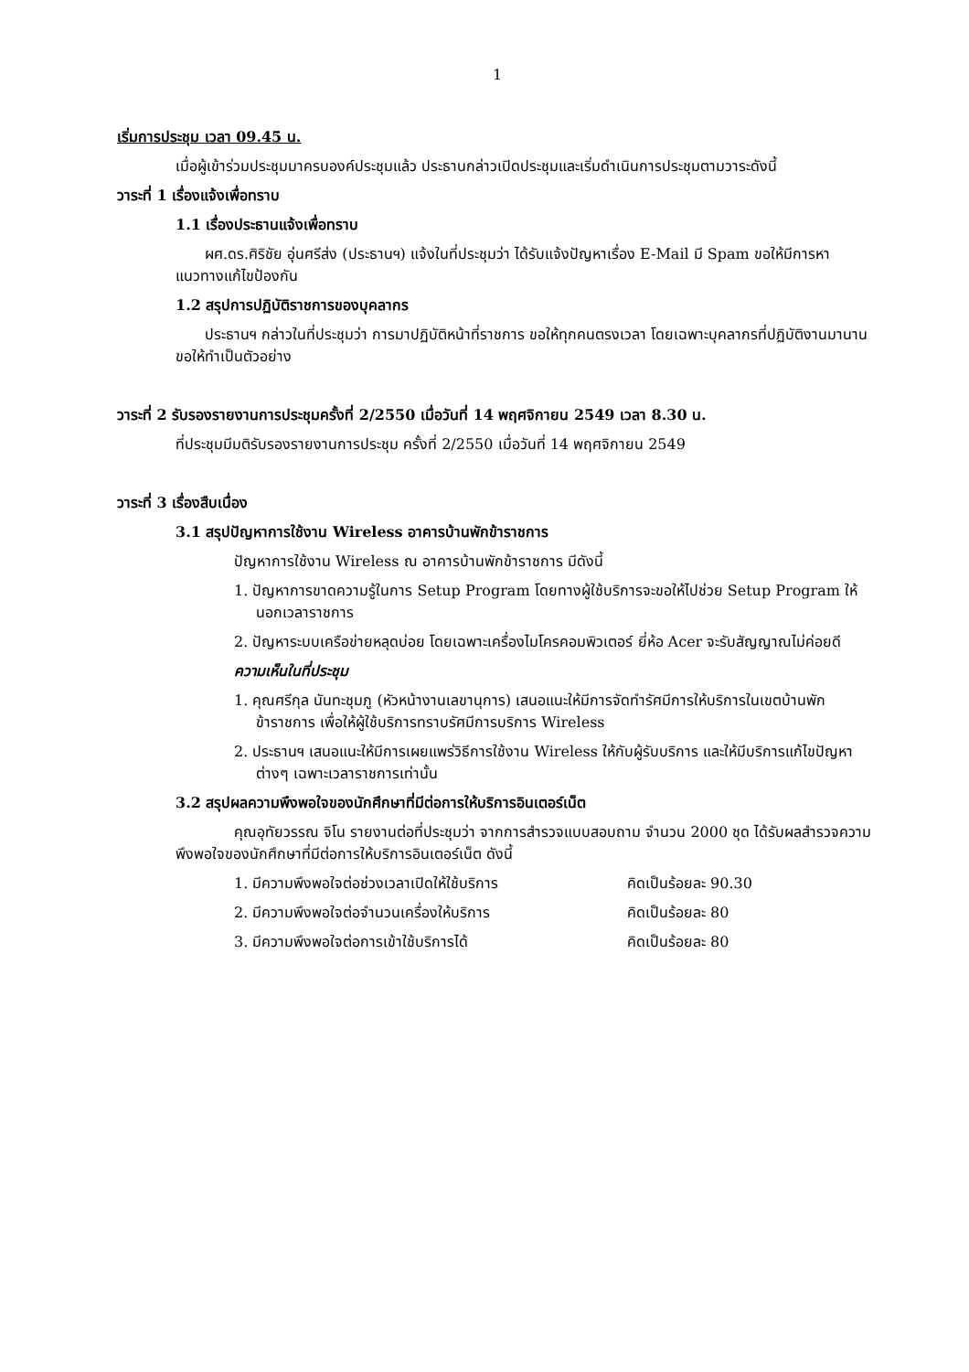1
เริ่มการประชุม เวลา 09.45 น.
เมื่อผู้เข้าร่วมประชุมมาครบองค์ประชุมแล้ว ประธานกล่าวเปิดประชุมและเริ่มดำเนินการประชุมตามวาระดังนี้
วาระที่ 1 เรื่องแจ้งเพื่อทราบ
1.1 เรื่องประธานแจ้งเพื่อทราบ
ผศ.ดร.ศิริชัย อุ่นศรีส่ง (ประธานฯ) แจ้งในที่ประชุมว่า ได้รับแจ้งปัญหาเรื่อง E-Mail มี Spam ขอให้มีการหาแนวทางแก้ไขป้องกัน
1.2 สรุปการปฏิบัติราชการของบุคลากร
ประธานฯ กล่าวในที่ประชุมว่า การมาปฏิบัติหน้าที่ราชการ ขอให้ทุกคนตรงเวลา โดยเฉพาะบุคลากรที่ปฏิบัติงานมานานขอให้ทำเป็นตัวอย่าง
วาระที่ 2 รับรองรายงานการประชุมครั้งที่ 2/2550 เมื่อวันที่ 14 พฤศจิกายน 2549 เวลา 8.30 น.
ที่ประชุมมีมติรับรองรายงานการประชุม ครั้งที่ 2/2550 เมื่อวันที่ 14 พฤศจิกายน 2549
วาระที่ 3 เรื่องสืบเนื่อง
3.1 สรุปปัญหาการใช้งาน Wireless อาคารบ้านพักข้าราชการ
ปัญหาการใช้งาน Wireless ณ อาคารบ้านพักข้าราชการ มีดังนี้
1. ปัญหาการขาดความรู้ในการ Setup Program โดยทางผู้ใช้บริการจะขอให้ไปช่วย Setup Program ให้นอกเวลาราชการ
2. ปัญหาระบบเครือข่ายหลุดบ่อย โดยเฉพาะเครื่องไมโครคอมพิวเตอร์ ยี่ห้อ Acer จะรับสัญญาณไม่ค่อยดี
ความเห็นในที่ประชุม
1. คุณศรีกุล นันทะชุมภู (หัวหน้างานเลขานุการ) เสนอแนะให้มีการจัดทำรัศมีการให้บริการในเขตบ้านพักข้าราชการ เพื่อให้ผู้ใช้บริการทราบรัศมีการบริการ Wireless
2. ประธานฯ เสนอแนะให้มีการเผยแพร่วิธีการใช้งาน Wireless ให้กับผู้รับบริการ และให้มีบริการแก้ไขปัญหาต่างๆ เฉพาะเวลาราชการเท่านั้น
3.2 สรุปผลความพึงพอใจของนักศึกษาที่มีต่อการให้บริการอินเตอร์เน็ต
คุณอุทัยวรรณ จิโน รายงานต่อที่ประชุมว่า จากการสำรวจแบบสอบถาม จำนวน 2000 ชุด ได้รับผลสำรวจความพึงพอใจของนักศึกษาที่มีต่อการให้บริการอินเตอร์เน็ต ดังนี้
1. มีความพึงพอใจต่อช่วงเวลาเปิดให้ใช้บริการ คิดเป็นร้อยละ 90.30
2. มีความพึงพอใจต่อจำนวนเครื่องให้บริการ คิดเป็นร้อยละ 80
3. มีความพึงพอใจต่อการเข้าใช้บริการได้ คิดเป็นร้อยละ 80